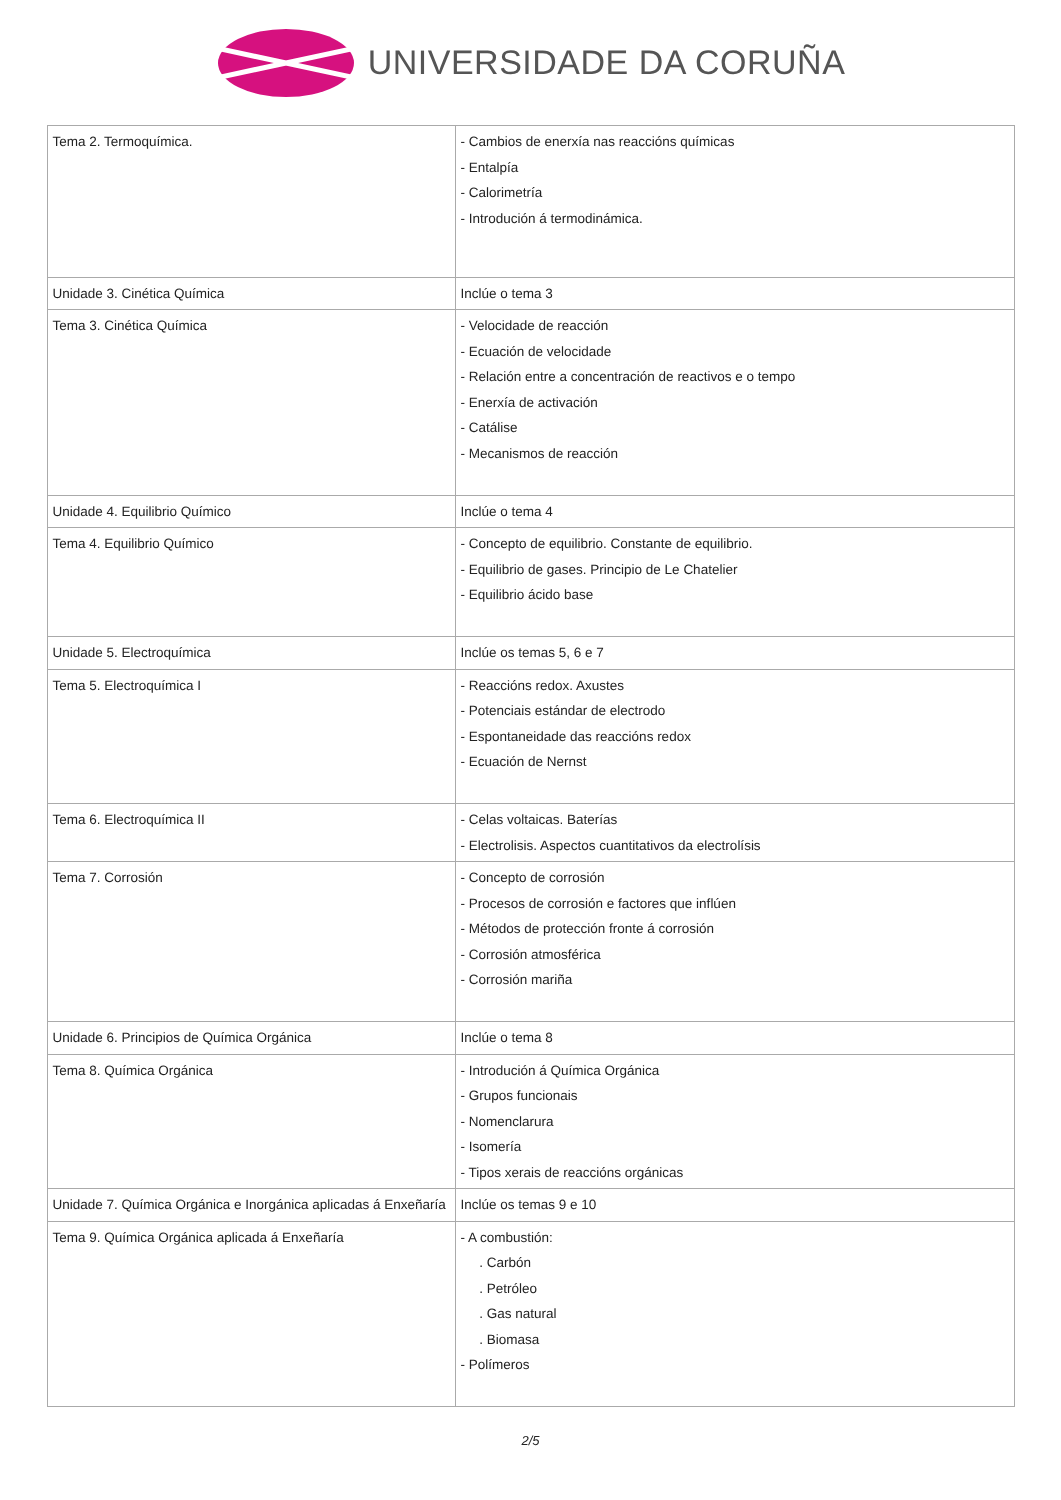UNIVERSIDADE DA CORUÑA
| Tema 2. Termoquímica. | - Cambios de enerxía nas reaccións químicas - Entalpía - Calorimetría - Introdución á termodinámica. |
| Unidade 3. Cinética Química | Inclúe o tema 3 |
| Tema 3. Cinética Química | - Velocidade de reacción - Ecuación de velocidade - Relación entre a concentración de reactivos e o tempo - Enerxía de activación - Catálise - Mecanismos de reacción |
| Unidade 4. Equilibrio Químico | Inclúe o tema 4 |
| Tema 4. Equilibrio Químico | - Concepto de equilibrio. Constante de equilibrio. - Equilibrio de gases. Principio de Le Chatelier - Equilibrio ácido base |
| Unidade 5. Electroquímica | Inclúe os temas 5, 6 e 7 |
| Tema 5. Electroquímica I | - Reaccións redox. Axustes - Potenciais estándar de electrodo - Espontaneidade das reaccións redox - Ecuación de Nernst |
| Tema 6. Electroquímica II | - Celas voltaicas. Baterías - Electrolisis. Aspectos cuantitativos da electrolísis |
| Tema 7. Corrosión | - Concepto de corrosión - Procesos de corrosión e factores que inflúen - Métodos de protección fronte á corrosión - Corrosión atmosférica - Corrosión mariña |
| Unidade 6. Principios de Química Orgánica | Inclúe o tema 8 |
| Tema 8. Química Orgánica | - Introdución á Química Orgánica - Grupos funcionais - Nomenclarura - Isomería - Tipos xerais de reaccións orgánicas |
| Unidade 7. Química Orgánica e Inorgánica aplicadas á Enxeñaría | Inclúe os temas 9 e 10 |
| Tema 9. Química Orgánica aplicada á Enxeñaría | - A combustión: . Carbón . Petróleo . Gas natural . Biomasa - Polímeros |
2/5